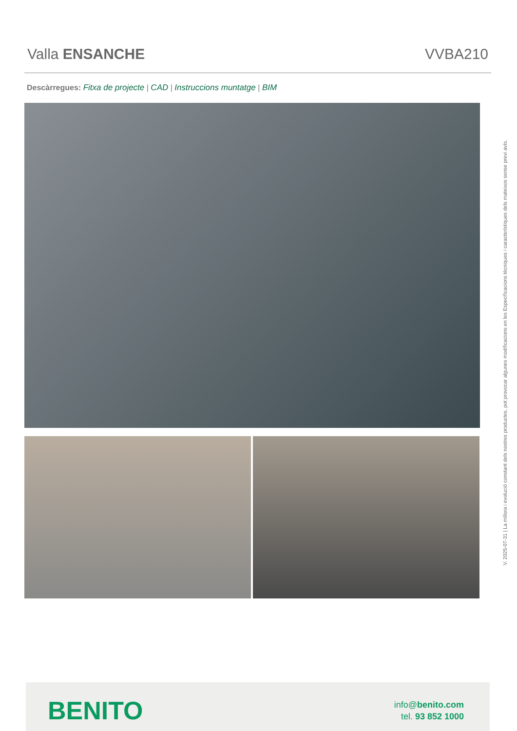Valla ENSANCHE VVBA210
Descàrregues: Fitxa de projecte | CAD | Instruccions muntatge | BIM
V. 2025-07-31 | La millora i evolució constant dels nostres productes, pot provocar algunes modificacions en les Especificacions tècniques i característiques dels mateixos sense previ avís.
BENITO
info@benito.com
tel. 93 852 1000